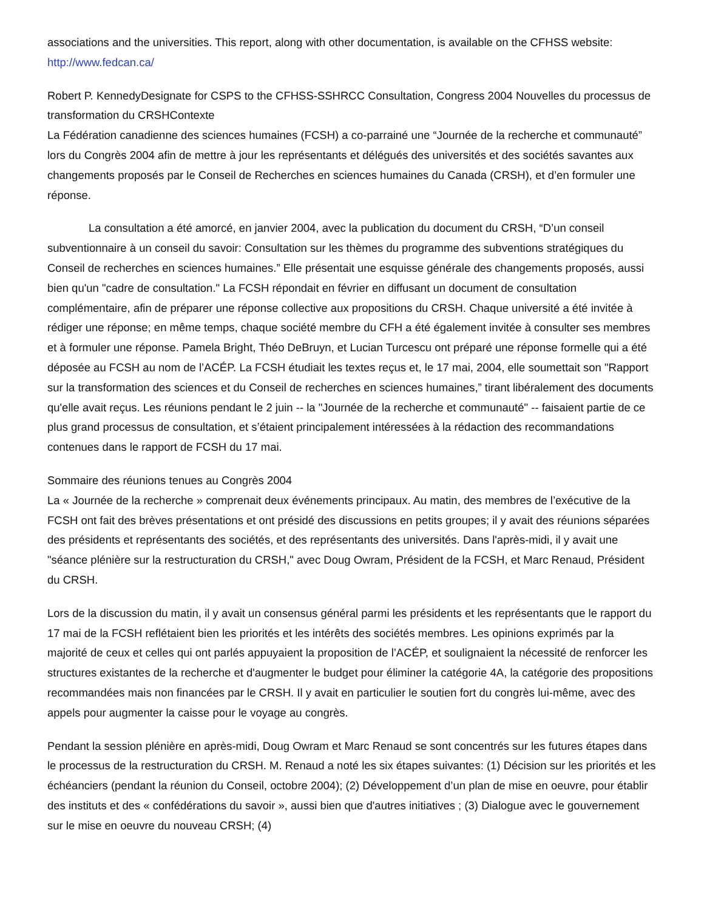associations and the universities. This report, along with other documentation, is available on the CFHSS website: http://www.fedcan.ca/
Robert P. KennedyDesignate for CSPS to the CFHSS-SSHRCC Consultation, Congress 2004 Nouvelles du processus de transformation du CRSHContexte
La Fédération canadienne des sciences humaines (FCSH) a co-parrainé une “Journée de la recherche et communauté” lors du Congrès 2004 afin de mettre à jour les représentants et délégués des universités et des sociétés savantes aux changements proposés par le Conseil de Recherches en sciences humaines du Canada (CRSH), et d’en formuler une réponse.
La consultation a été amorcé, en janvier 2004, avec la publication du document du CRSH, “D’un conseil subventionnaire à un conseil du savoir: Consultation sur les thèmes du programme des subventions stratégiques du Conseil de recherches en sciences humaines.” Elle présentait une esquisse générale des changements proposés, aussi bien qu'un "cadre de consultation." La FCSH répondait en février en diffusant un document de consultation complémentaire, afin de préparer une réponse collective aux propositions du CRSH. Chaque université a été invitée à rédiger une réponse; en même temps, chaque société membre du CFH a été également invitée à consulter ses membres et à formuler une réponse. Pamela Bright, Théo DeBruyn, et Lucian Turcescu ont préparé une réponse formelle qui a été déposée au FCSH au nom de l’ACÉP. La FCSH étudiait les textes reçus et, le 17 mai, 2004, elle soumettait son "Rapport sur la transformation des sciences et du Conseil de recherches en sciences humaines,” tirant libéralement des documents qu'elle avait reçus. Les réunions pendant le 2 juin -- la "Journée de la recherche et communauté" -- faisaient partie de ce plus grand processus de consultation, et s’étaient principalement intéressées à la rédaction des recommandations contenues dans le rapport de FCSH du 17 mai.
Sommaire des réunions tenues au Congrès 2004
La « Journée de la recherche » comprenait deux événements principaux. Au matin, des membres de l’exécutive de la FCSH ont fait des brèves présentations et ont présidé des discussions en petits groupes; il y avait des réunions séparées des présidents et représentants des sociétés, et des représentants des universités. Dans l'après-midi, il y avait une "séance plénière sur la restructuration du CRSH," avec Doug Owram, Président de la FCSH, et Marc Renaud, Président du CRSH.
Lors de la discussion du matin, il y avait un consensus général parmi les présidents et les représentants que le rapport du 17 mai de la FCSH reflétaient bien les priorités et les intérêts des sociétés membres. Les opinions exprimés par la majorité de ceux et celles qui ont parlés appuyaient la proposition de l’ACÉP, et soulignaient la nécessité de renforcer les structures existantes de la recherche et d'augmenter le budget pour éliminer la catégorie 4A, la catégorie des propositions recommandées mais non financées par le CRSH. Il y avait en particulier le soutien fort du congrès lui-même, avec des appels pour augmenter la caisse pour le voyage au congrès.
Pendant la session plénière en après-midi, Doug Owram et Marc Renaud se sont concentrés sur les futures étapes dans le processus de la restructuration du CRSH. M. Renaud a noté les six étapes suivantes: (1) Décision sur les priorités et les échéanciers (pendant la réunion du Conseil, octobre 2004); (2) Développement d’un plan de mise en oeuvre, pour établir des instituts et des « confédérations du savoir », aussi bien que d'autres initiatives ; (3) Dialogue avec le gouvernement sur le mise en oeuvre du nouveau CRSH; (4)